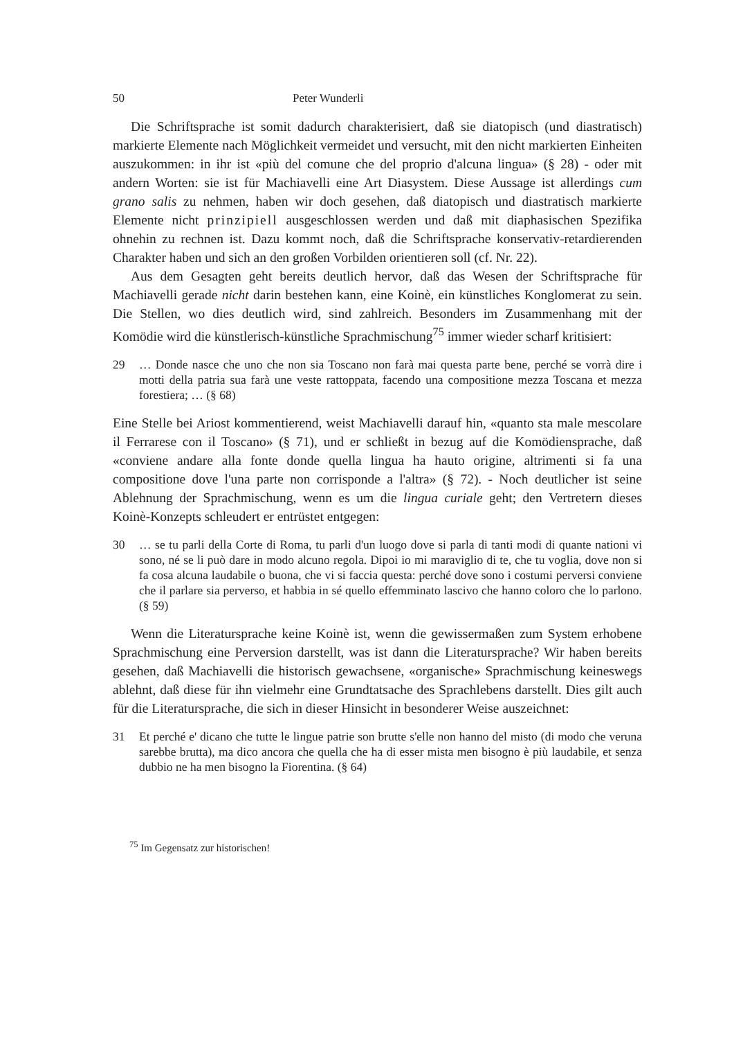50 Peter Wunderli
Die Schriftsprache ist somit dadurch charakterisiert, daß sie diatopisch (und diastratisch) markierte Elemente nach Möglichkeit vermeidet und versucht, mit den nicht markierten Einheiten auszukommen: in ihr ist «più del comune che del proprio d'alcuna lingua» (§ 28) - oder mit andern Worten: sie ist für Machiavelli eine Art Diasystem. Diese Aussage ist allerdings cum grano salis zu nehmen, haben wir doch gesehen, daß diatopisch und diastratisch markierte Elemente nicht prinzipiell ausgeschlossen werden und daß mit diaphasischen Spezifika ohnehin zu rechnen ist. Dazu kommt noch, daß die Schriftsprache konservativ-retardierenden Charakter haben und sich an den großen Vorbilden orientieren soll (cf. Nr. 22).
Aus dem Gesagten geht bereits deutlich hervor, daß das Wesen der Schriftsprache für Machiavelli gerade nicht darin bestehen kann, eine Koinè, ein künstliches Konglomerat zu sein. Die Stellen, wo dies deutlich wird, sind zahlreich. Besonders im Zusammenhang mit der Komödie wird die künstlerisch-künstliche Sprachmischung<sup>75</sup> immer wieder scharf kritisiert:
29 … Donde nasce che uno che non sia Toscano non farà mai questa parte bene, perché se vorrà dire i motti della patria sua farà une veste rattoppata, facendo una compositione mezza Toscana et mezza forestiera; … (§ 68)
Eine Stelle bei Ariost kommentierend, weist Machiavelli darauf hin, «quanto sta male mescolare il Ferrarese con il Toscano» (§ 71), und er schließt in bezug auf die Komödiensprache, daß «conviene andare alla fonte donde quella lingua ha hauto origine, altrimenti si fa una compositione dove l'una parte non corrisponde a l'altra» (§ 72). - Noch deutlicher ist seine Ablehnung der Sprachmischung, wenn es um die lingua curiale geht; den Vertretern dieses Koinè-Konzepts schleudert er entrüstet entgegen:
30 … se tu parli della Corte di Roma, tu parli d'un luogo dove si parla di tanti modi di quante nationi vi sono, né se li può dare in modo alcuno regola. Dipoi io mi maraviglio di te, che tu voglia, dove non si fa cosa alcuna laudabile o buona, che vi si faccia questa: perché dove sono i costumi perversi conviene che il parlare sia perverso, et habbia in sé quello effemminato lascivo che hanno coloro che lo parlono. (§ 59)
Wenn die Literatursprache keine Koinè ist, wenn die gewissermaßen zum System erhobene Sprachmischung eine Perversion darstellt, was ist dann die Literatursprache? Wir haben bereits gesehen, daß Machiavelli die historisch gewachsene, «organische» Sprachmischung keineswegs ablehnt, daß diese für ihn vielmehr eine Grundtatsache des Sprachlebens darstellt. Dies gilt auch für die Literatursprache, die sich in dieser Hinsicht in besonderer Weise auszeichnet:
31 Et perché e' dicano che tutte le lingue patrie son brutte s'elle non hanno del misto (di modo che veruna sarebbe brutta), ma dico ancora che quella che ha di esser mista men bisogno è più laudabile, et senza dubbio ne ha men bisogno la Fiorentina. (§ 64)
<sup>75</sup> Im Gegensatz zur historischen!